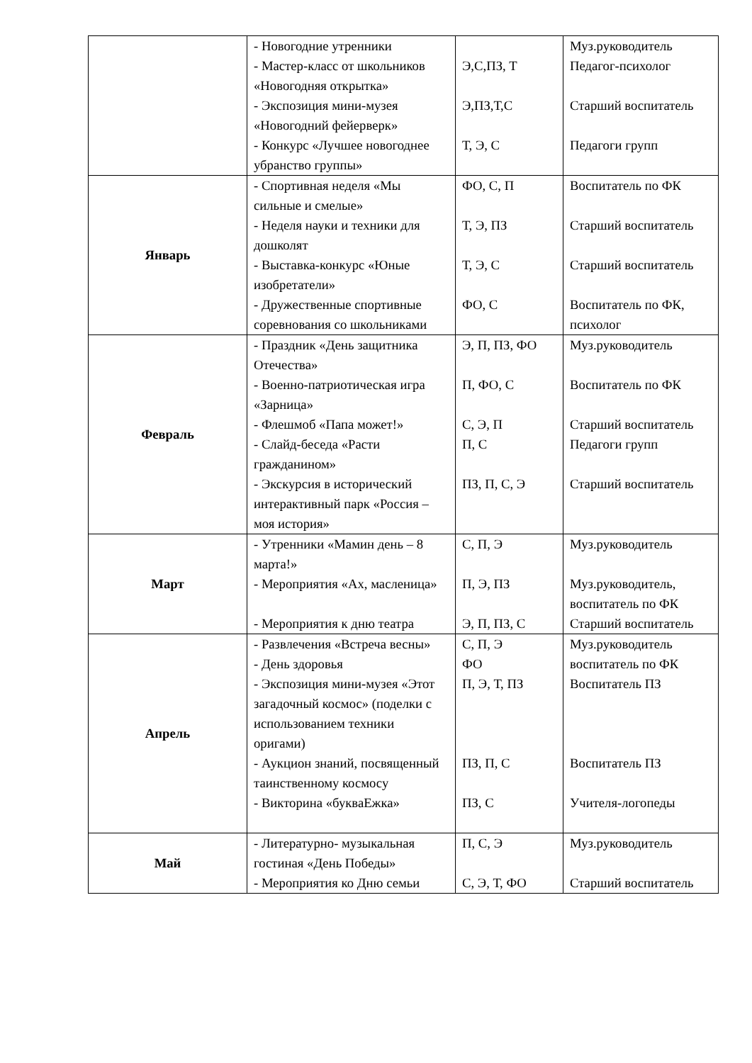| | - Новогодние утренники - Мастер-класс от школьников «Новогодняя открытка» - Экспозиция мини-музея «Новогодний фейерверк» - Конкурс «Лучшее новогоднее убранство группы» | Э,С,ПЗ, Т Э,ПЗ,Т,С Т, Э, С | Муз.руководитель Педагог-психолог Старший воспитатель Педагоги групп |
| Январь | - Спортивная неделя «Мы сильные и смелые» - Неделя науки и техники для дошколят - Выставка-конкурс «Юные изобретатели» - Дружественные спортивные соревнования со школьниками | ФО, С, П Т, Э, ПЗ Т, Э, С ФО, С | Воспитатель по ФК Старший воспитатель Старший воспитатель Воспитатель по ФК, психолог |
| Февраль | - Праздник «День защитника Отечества» - Военно-патриотическая игра «Зарница» - Флешмоб «Папа может!» - Слайд-беседа «Расти гражданином» - Экскурсия в исторический интерактивный парк «Россия – моя история» | Э, П, ПЗ, ФО П, ФО, С С, Э, П П, С ПЗ, П, С, Э | Муз.руководитель Воспитатель по ФК Старший воспитатель Педагоги групп Старший воспитатель |
| Март | - Утренники «Мамин день – 8 марта!» - Мероприятия «Ах, масленица» - Мероприятия к дню театра | С, П, Э П, Э, ПЗ Э, П, ПЗ, С | Муз.руководитель Муз.руководитель, воспитатель по ФК Старший воспитатель |
| Апрель | - Развлечения «Встреча весны» - День здоровья - Экспозиция мини-музея «Этот загадочный космос» (поделки с использованием техники оригами) - Аукцион знаний, посвященный таинственному космосу - Викторина «букваЕжка» | С, П, Э ФО П, Э, Т, ПЗ ПЗ, П, С ПЗ, С | Муз.руководитель воспитатель по ФК Воспитатель ПЗ Воспитатель ПЗ Учителя-логопеды |
| Май | - Литературно- музыкальная гостиная «День Победы» - Мероприятия ко Дню семьи | П, С, Э С, Э, Т, ФО | Муз.руководитель Старший воспитатель |